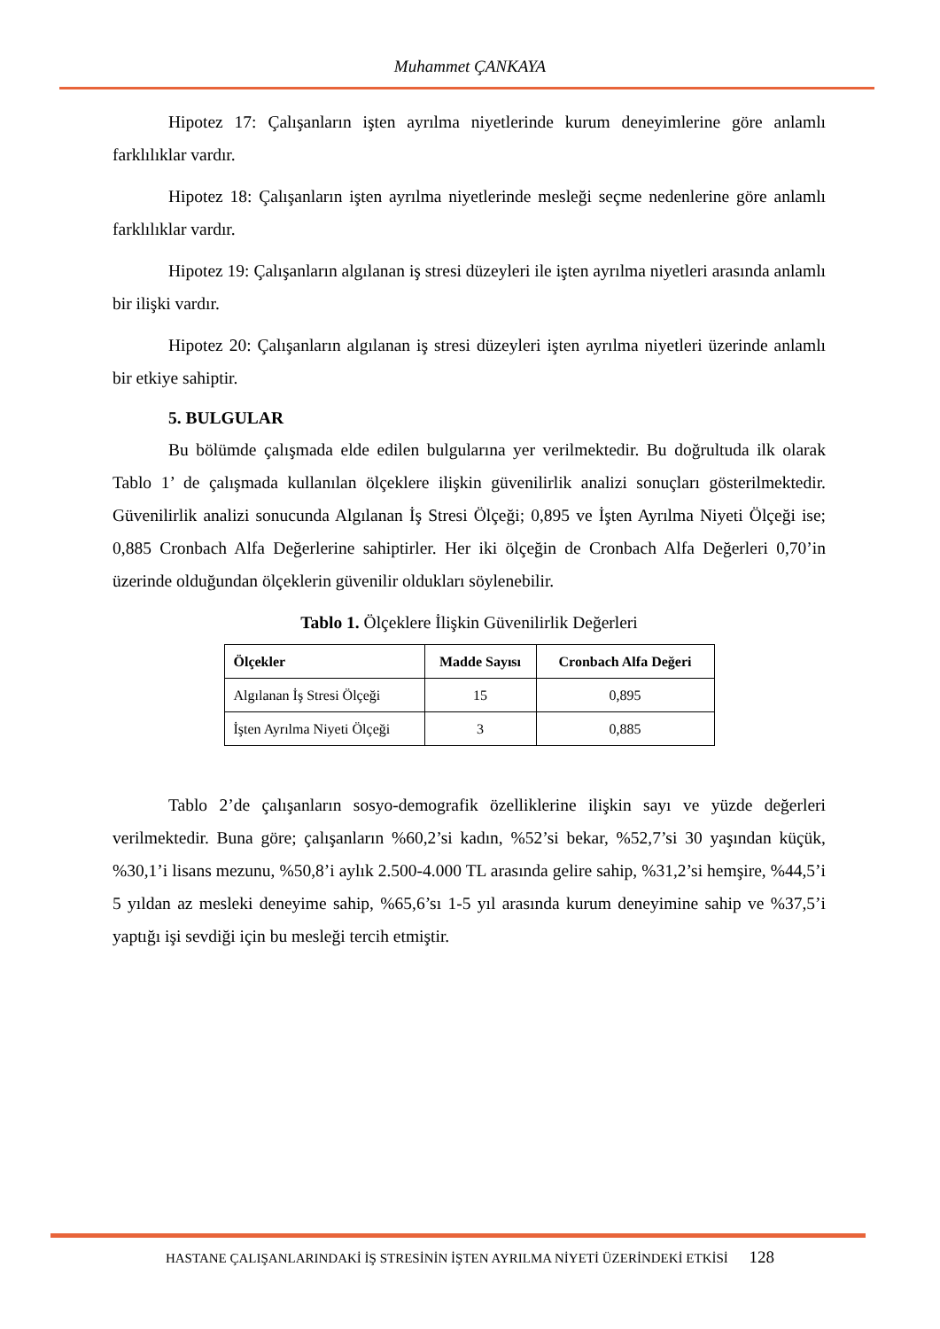Muhammet ÇANKAYA
Hipotez 17: Çalışanların işten ayrılma niyetlerinde kurum deneyimlerine göre anlamlı farklılıklar vardır.
Hipotez 18: Çalışanların işten ayrılma niyetlerinde mesleği seçme nedenlerine göre anlamlı farklılıklar vardır.
Hipotez 19: Çalışanların algılanan iş stresi düzeyleri ile işten ayrılma niyetleri arasında anlamlı bir ilişki vardır.
Hipotez 20: Çalışanların algılanan iş stresi düzeyleri işten ayrılma niyetleri üzerinde anlamlı bir etkiye sahiptir.
5. BULGULAR
Bu bölümde çalışmada elde edilen bulgularına yer verilmektedir. Bu doğrultuda ilk olarak Tablo 1’ de çalışmada kullanılan ölçeklere ilişkin güvenilirlik analizi sonuçları gösterilmektedir. Güvenilirlik analizi sonucunda Algılanan İş Stresi Ölçeği; 0,895 ve İşten Ayrılma Niyeti Ölçeği ise; 0,885 Cronbach Alfa Değerlerine sahiptirler. Her iki ölçeğin de Cronbach Alfa Değerleri 0,70’in üzerinde olduğundan ölçeklerin güvenilir oldukları söylenebilir.
Tablo 1. Ölçeklere İlişkin Güvenilirlik Değerleri
| Ölçekler | Madde Sayısı | Cronbach Alfa Değeri |
| --- | --- | --- |
| Algılanan İş Stresi Ölçeği | 15 | 0,895 |
| İşten Ayrılma Niyeti Ölçeği | 3 | 0,885 |
Tablo 2’de çalışanların sosyo-demografik özelliklerine ilişkin sayı ve yüzde değerleri verilmektedir. Buna göre; çalışanların %60,2’si kadın, %52’si bekar, %52,7’si 30 yaşından küçük, %30,1’i lisans mezunu, %50,8’i aylık 2.500-4.000 TL arasında gelire sahip, %31,2’si hemşire, %44,5’i 5 yıldan az mesleki deneyime sahip, %65,6’sı 1-5 yıl arasında kurum deneyimine sahip ve %37,5’i yaptığı işi sevdiği için bu mesleği tercih etmiştir.
HASTANE ÇALIŞANLARINDAKİ İŞ STRESİNİN İŞTEN AYRILMA NİYETİ ÜZERİNDEKİ ETKİSİ 128